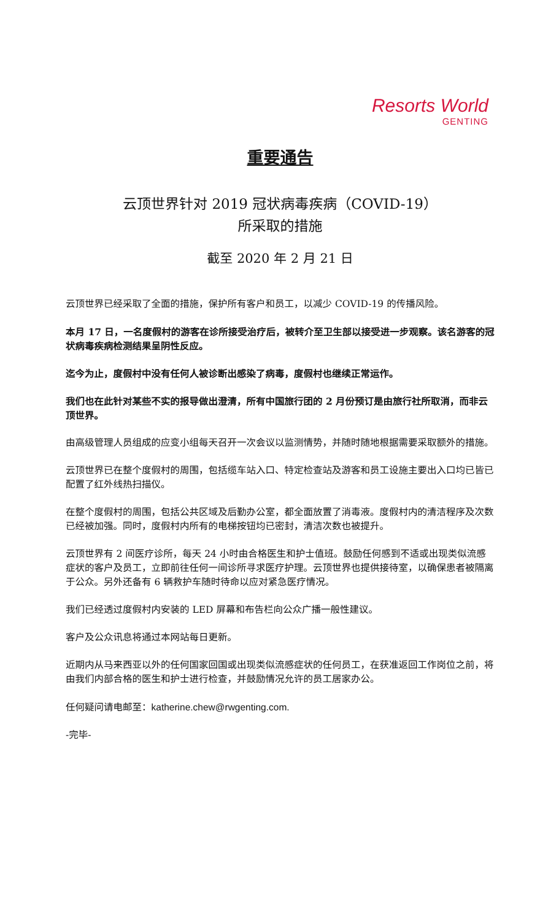Resorts World
GENTING
重要通告
云顶世界针对 2019 冠状病毒疾病（COVID-19）
所采取的措施
截至 2020 年 2 月 21 日
云顶世界已经采取了全面的措施，保护所有客户和员工，以减少 COVID-19 的传播风险。
本月 17 日，一名度假村的游客在诊所接受治疗后，被转介至卫生部以接受进一步观察。该名游客的冠状病毒疾病检测结果呈阴性反应。
迄今为止，度假村中没有任何人被诊断出感染了病毒，度假村也继续正常运作。
我们也在此针对某些不实的报导做出澄清，所有中国旅行团的 2 月份预订是由旅行社所取消，而非云顶世界。
由高级管理人员组成的应变小组每天召开一次会议以监测情势，并随时随地根据需要采取额外的措施。
云顶世界已在整个度假村的周围，包括缆车站入口、特定检查站及游客和员工设施主要出入口均已皆已配置了红外线热扫描仪。
在整个度假村的周围，包括公共区域及后勤办公室，都全面放置了消毒液。度假村内的清洁程序及次数已经被加强。同时，度假村内所有的电梯按钮均已密封，清洁次数也被提升。
云顶世界有 2 间医疗诊所，每天 24 小时由合格医生和护士值班。鼓励任何感到不适或出现类似流感症状的客户及员工，立即前往任何一间诊所寻求医疗护理。云顶世界也提供接待室，以确保患者被隔离于公众。另外还备有 6 辆救护车随时待命以应对紧急医疗情况。
我们已经透过度假村内安装的 LED 屏幕和布告栏向公众广播一般性建议。
客户及公众讯息将通过本网站每日更新。
近期内从马来西亚以外的任何国家回国或出现类似流感症状的任何员工，在获准返回工作岗位之前，将由我们内部合格的医生和护士进行检查，并鼓励情况允许的员工居家办公。
任何疑问请电邮至：katherine.chew@rwgenting.com.
-完毕-